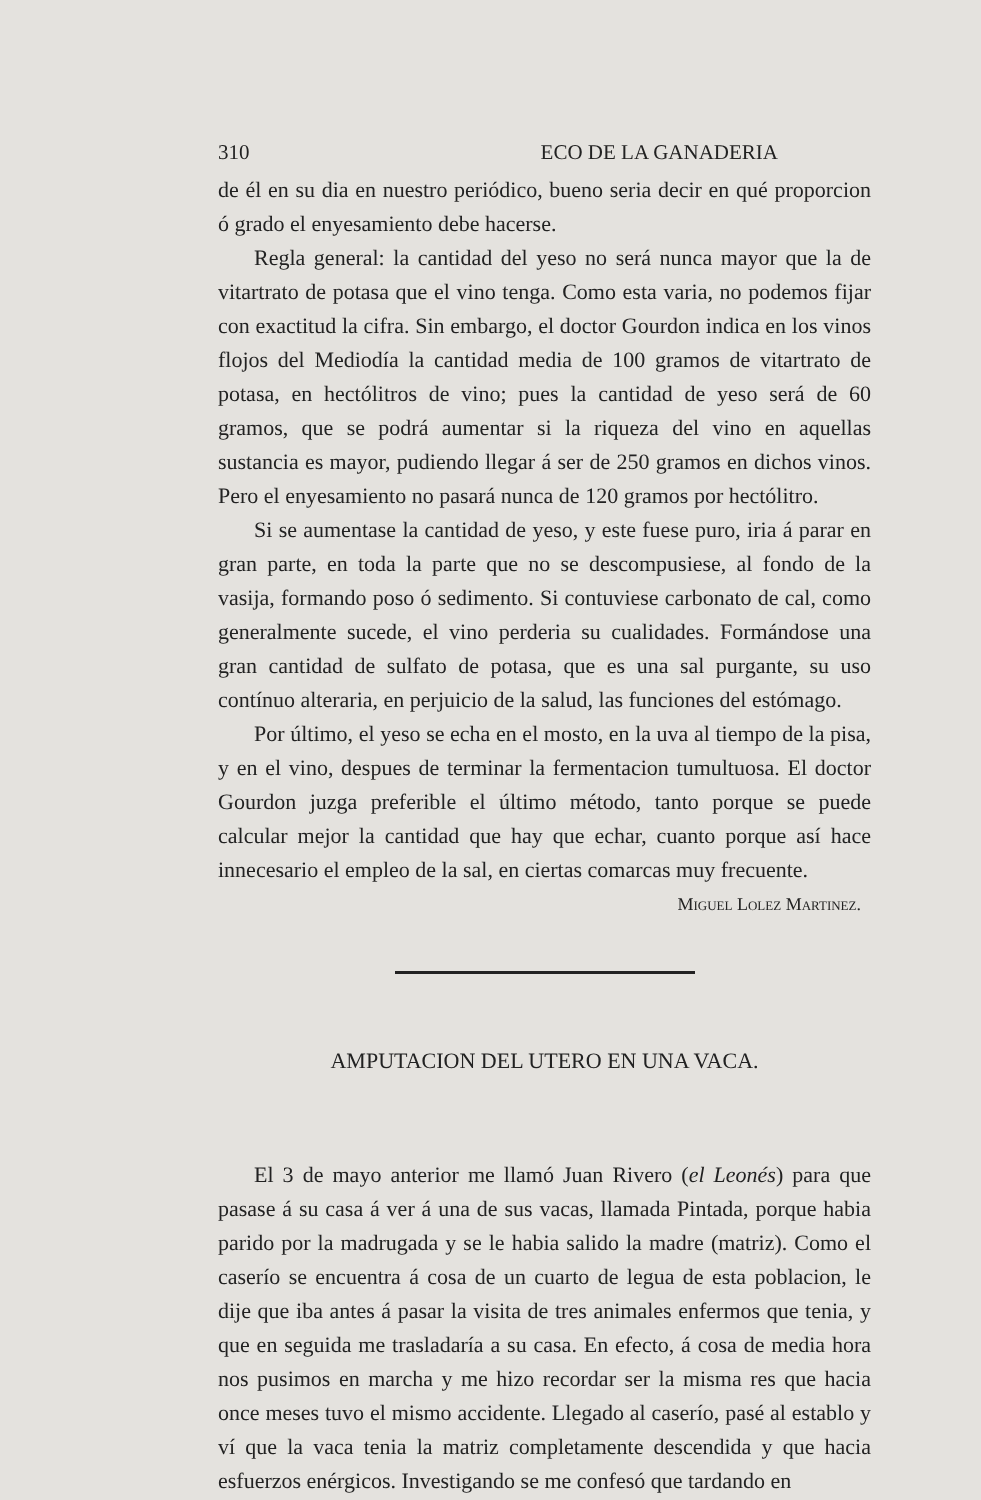310 ECO DE LA GANADERIA
de él en su dia en nuestro periódico, bueno seria decir en qué proporcion ó grado el enyesamiento debe hacerse.
Regla general: la cantidad del yeso no será nunca mayor que la de vitartrato de potasa que el vino tenga. Como esta varia, no podemos fijar con exactitud la cifra. Sin embargo, el doctor Gourdon indica en los vinos flojos del Mediodía la cantidad media de 100 gramos de vitartrato de potasa, en hectólitros de vino; pues la cantidad de yeso será de 60 gramos, que se podrá aumentar si la riqueza del vino en aquellas sustancia es mayor, pudiendo llegar á ser de 250 gramos en dichos vinos. Pero el enyesamiento no pasará nunca de 120 gramos por hectólitro.
Si se aumentase la cantidad de yeso, y este fuese puro, iria á parar en gran parte, en toda la parte que no se descompusiese, al fondo de la vasija, formando poso ó sedimento. Si contuviese carbonato de cal, como generalmente sucede, el vino perderia su cualidades. Formándose una gran cantidad de sulfato de potasa, que es una sal purgante, su uso contínuo alteraria, en perjuicio de la salud, las funciones del estómago.
Por último, el yeso se echa en el mosto, en la uva al tiempo de la pisa, y en el vino, despues de terminar la fermentacion tumultuosa. El doctor Gourdon juzga preferible el último método, tanto porque se puede calcular mejor la cantidad que hay que echar, cuanto porque así hace innecesario el empleo de la sal, en ciertas comarcas muy frecuente.
Miguel Lolez Martinez.
AMPUTACION DEL UTERO EN UNA VACA.
El 3 de mayo anterior me llamó Juan Rivero (el Leonés) para que pasase á su casa á ver á una de sus vacas, llamada Pintada, porque habia parido por la madrugada y se le habia salido la madre (matriz). Como el caserío se encuentra á cosa de un cuarto de legua de esta poblacion, le dije que iba antes á pasar la visita de tres animales enfermos que tenia, y que en seguida me trasladaría a su casa. En efecto, á cosa de media hora nos pusimos en marcha y me hizo recordar ser la misma res que hacia once meses tuvo el mismo accidente. Llegado al caserío, pasé al establo y ví que la vaca tenia la matriz completamente descendida y que hacia esfuerzos enérgicos. Investigando se me confesó que tardando en